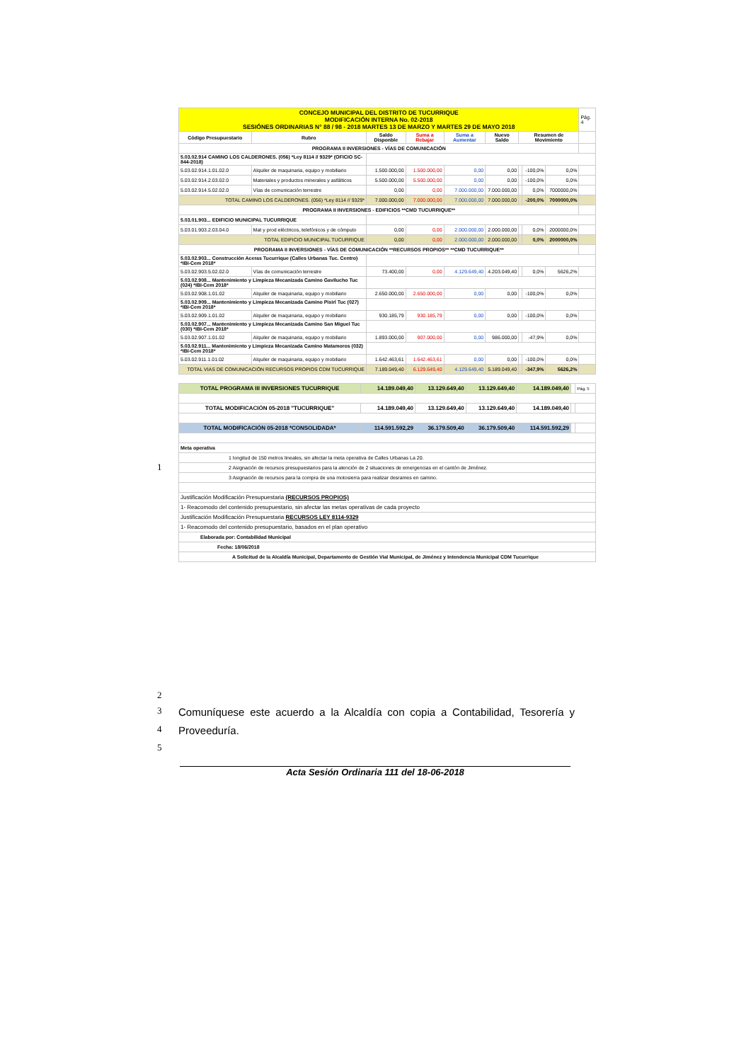| CONCEJO MUNICIPAL DEL DISTRITO DE TUCURRIQUE MODIFICACIÓN INTERNA No. 02-2018 SESIÓNES ORDINARIAS N° 88 / 98 - 2018 MARTES 13 DE MARZO Y MARTES 29 DE MAYO 2018 | | | | | | | | | Pág. 4 |
| Código Presupuestario | Rubro | Saldo Disponble | Suma a Rebajar | Suma a Aumentar | Nuevo Saldo | Resumen de Movimiento | | | |
| PROGRAMA II INVERSIONES - VÍAS DE COMUNICACIÓN | | | | | | | | | |
| 5.03.02.914 CAMINO LOS CALDERONES. (056) *Ley 8114 // 9329* (OFICIO SC-844-2018) | | | | | | | | | |
| 5.03.02.914.1.01.02.0 | Alquiler de maquinaria, equipo y mobiliario | 1.500.000,00 | 1.500.000,00 | 0,00 | 0,00 | | -100,0% | 0,0% | |
| 5.03.02.914.2.03.02.0 | Materiales y productos minerales y asfálticos | 5.500.000,00 | 5.500.000,00 | 0,00 | 0,00 | | -100,0% | 0,0% | |
| 5.03.02.914.5.02.02.0 | Vías de comunicación terrestre | 0,00 | 0,00 | 7.000.000,00 | 7.000.000,00 | | 0,0% | 7000000,0% | |
| TOTAL CAMINO LOS CALDERONES. (056) *Ley 8114 // 9329* | | 7.000.000,00 | 7.000.000,00 | 7.000.000,00 | 7.000.000,00 | | -200,0% | 7000000,0% | |
| PROGRAMA II INVERSIONES - EDIFICIOS **CMD TUCURRIQUE** | | | | | | | | | |
| 5.03.01.903... EDIFICIO MUNICIPAL TUCURRIQUE | | | | | | | | | |
| 5.03.01.903.2.03.04.0 | Mat y prod eléctricos, telefónicos y de cómputo | 0,00 | 0,00 | 2.000.000,00 | 2.000.000,00 | | 0,0% | 2000000,0% | |
| TOTAL EDIFICIO MUNICIPAL TUCURRIQUE | | 0,00 | 0,00 | 2.000.000,00 | 2.000.000,00 | | 0,0% | 2000000,0% | |
| PROGRAMA II INVERSIONES - VÍAS DE COMUNICACIÓN **RECURSOS PROPIOS** **CMD TUCURRIQUE** | | | | | | | | | |
| 5.03.02.903... Construcción Aceras Tucurrique (Calles Urbanas Tuc. Centro) *IBI-Cem 2018* | | | | | | | | | |
| 5.03.02.903.5.02.02.0 | Vías de comunicación terrestre | 73.400,00 | 0,00 | 4.129.649,40 | 4.203.049,40 | | 0,0% | 5626,2% | |
| 5.03.02.908... Mantenimiento y Limpieza Mecanizada Camino Gavilucho Tuc (024) *IBI-Cem 2018* | | | | | | | | | |
| 5.03.02.908.1.01.02 | Alquiler de maquinaria, equipo y mobiliario | 2.650.000,00 | 2.650.000,00 | 0,00 | 0,00 | | -100,0% | 0,0% | |
| 5.03.02.909... Mantenimiento y Limpieza Mecanizada Camino Pisirí Tuc (027) *IBI-Cem 2018* | | | | | | | | | |
| 5.03.02.909.1.01.02 | Alquiler de maquinaria, equipo y mobiliario | 930.185,79 | 930.185,79 | 0,00 | 0,00 | | -100,0% | 0,0% | |
| 5.03.02.907... Mantenimiento y Limpieza Mecanizada Camino San Miguel Tuc (030) *IBI-Cem 2018* | | | | | | | | | |
| 5.03.02.907.1.01.02 | Alquiler de maquinaria, equipo y mobiliario | 1.893.000,00 | 907.000,00 | 0,00 | 986.000,00 | | -47,9% | 0,0% | |
| 5.03.02.911... Mantenimiento y Limpieza Mecanizada Camino Matamoros (032) *IBI-Cem 2018* | | | | | | | | | |
| 5.03.02.911.1.01.02 | Alquiler de maquinaria, equipo y mobiliario | 1.642.463,61 | 1.642.463,61 | 0,00 | 0,00 | | -100,0% | 0,0% | |
| TOTAL VIAS DE COMUNICACIÓN RECURSOS PROPIOS CDM TUCURRIQUE | | 7.189.049,40 | 6.129.649,40 | 4.129.649,40 | 5.189.049,40 | | -347,9% | 5626,2% | |
| TOTAL PROGRAMA III INVERSIONES TUCURRIQUE | 14.189.049,40 | 13.129.649,40 | 13.129.649,40 | 14.189.049,40 | | Pág. 5 |
| TOTAL MODIFICACIÓN 05-2018 "TUCURRIQUE" | 14.189.049,40 | 13.129.649,40 | 13.129.649,40 | 14.189.049,40 | | |
| TOTAL MODIFICACIÓN 05-2018 *CONSOLIDADA* | 114.591.592,29 | 36.179.509,40 | 36.179.509,40 | 114.591.592,29 | | |
| Meta operativa | | | | | | |
| 1 longitud de 150 metros lineales, sin afectar la meta operativa de Calles Urbanas La 20. | | | | | | |
| 2 Asignación de recursos presupuestarios para la atención de 2 situaciones de emergencias en el cantón de Jiménez. | | | | | | |
| 3 Asignación de recursos para la compra de una motosierra para realizar desrames en camino. | | | | | | |
| Justificación Modificación Presupuestaria (RECURSOS PROPIOS) | | | | | | |
| 1- Reacomodo del contenido presupuestario, sin afectar las metas operativas de cada proyecto | | | | | | |
| Justificación Modificación Presupuestaria RECURSOS LEY 8114-9329 | | | | | | |
| 1- Reacomodo del contenido presupuestario, basados en el plan operativo | | | | | | |
| Elaborada por: Contabilidad Municipal | | | | | | |
| Fecha: 18/06/2018 | | | | | | |
| A Solicitud de la Alcaldía Municipal, Departamento de Gestión Vial Municipal, de Jiménez y Intendencia Municipal CDM Tucurrique | | | | | | |
1
2
3
4
5
Comuníquese este acuerdo a la Alcaldía con copia a Contabilidad, Tesorería y Proveeduría.
Acta Sesión Ordinaria 111 del 18-06-2018